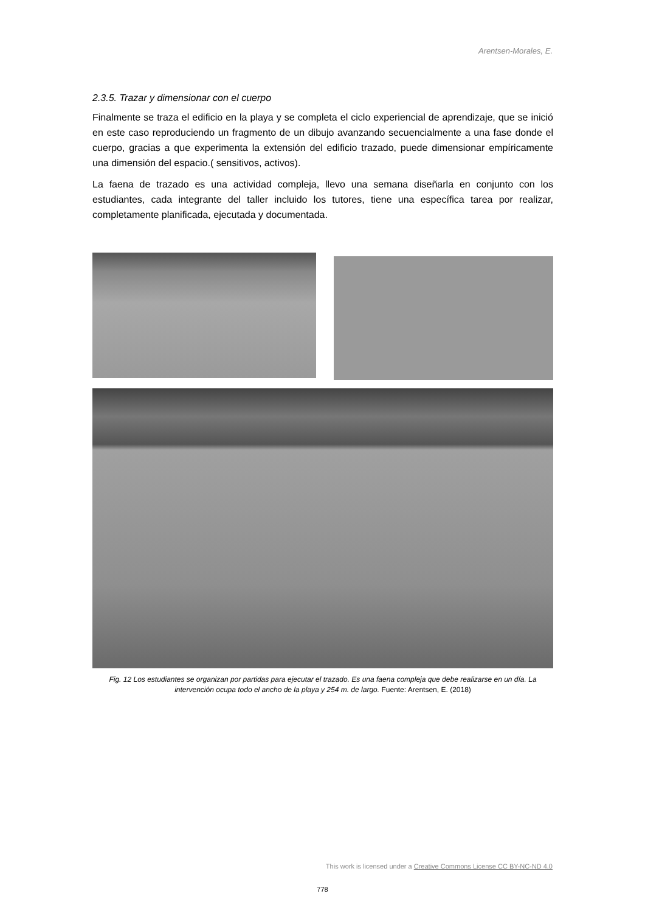Arentsen-Morales, E.
2.3.5. Trazar y dimensionar con el cuerpo
Finalmente se traza el edificio en la playa y se completa el ciclo experiencial de aprendizaje, que se inició en este caso reproduciendo un fragmento de un dibujo avanzando secuencialmente a una fase donde el cuerpo, gracias a que experimenta la extensión del edificio trazado, puede dimensionar empíricamente una dimensión del espacio.( sensitivos, activos).
La faena de trazado es una actividad compleja, llevo una semana diseñarla en conjunto con los estudiantes, cada integrante del taller incluido los tutores, tiene una específica tarea por realizar, completamente planificada, ejecutada y documentada.
Fig. 12 Los estudiantes se organizan por partidas para ejecutar el trazado. Es una faena compleja que debe realizarse en un día. La intervención ocupa todo el ancho de la playa y 254 m. de largo. Fuente: Arentsen, E. (2018)
This work is licensed under a Creative Commons License CC BY-NC-ND 4.0
778